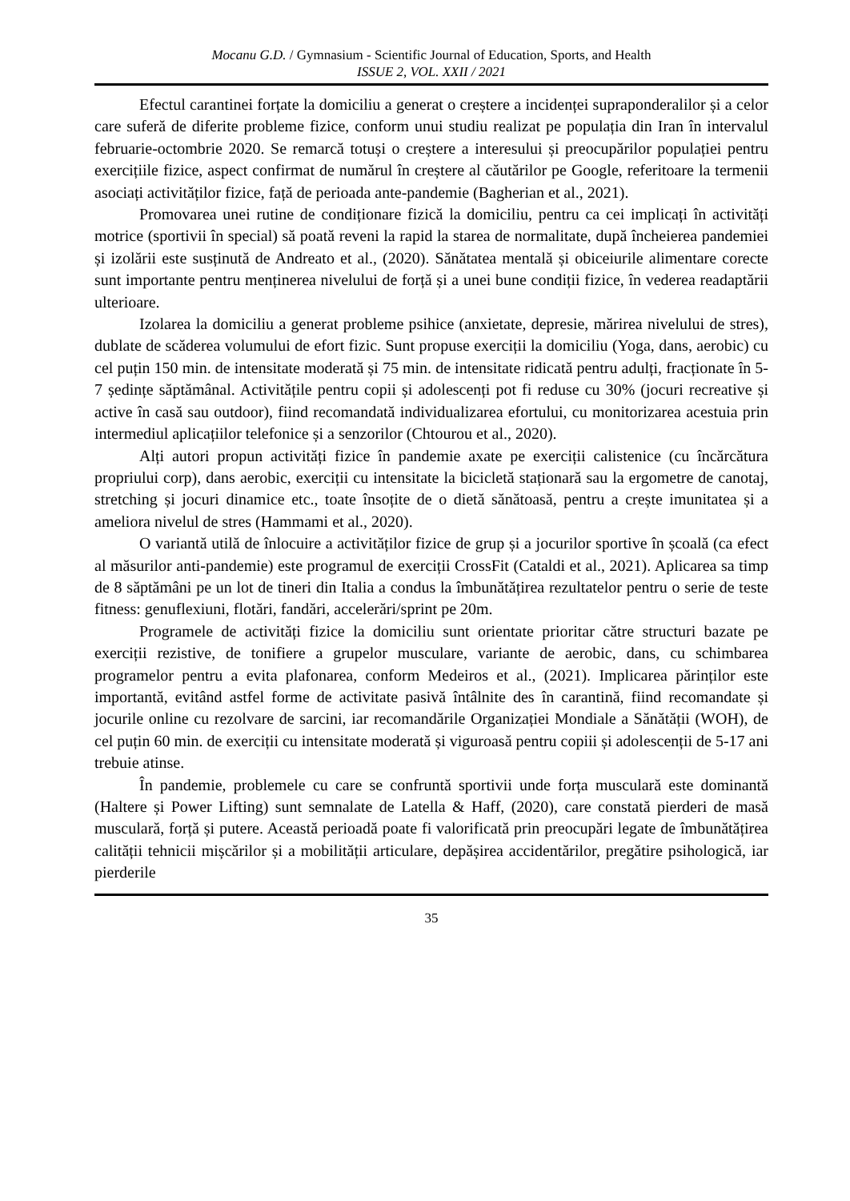Mocanu G.D. / Gymnasium - Scientific Journal of Education, Sports, and Health
ISSUE 2, VOL. XXII / 2021
Efectul carantinei forțate la domiciliu a generat o creștere a incidenței supraponderalilor și a celor care suferă de diferite probleme fizice, conform unui studiu realizat pe populația din Iran în intervalul februarie-octombrie 2020. Se remarcă totuși o creștere a interesului și preocupărilor populației pentru exercițiile fizice, aspect confirmat de numărul în creștere al căutărilor pe Google, referitoare la termenii asociați activităților fizice, față de perioada ante-pandemie (Bagherian et al., 2021).
Promovarea unei rutine de condiționare fizică la domiciliu, pentru ca cei implicați în activități motrice (sportivii în special) să poată reveni la rapid la starea de normalitate, după încheierea pandemiei și izolării este susținută de Andreato et al., (2020). Sănătatea mentală și obiceiurile alimentare corecte sunt importante pentru menținerea nivelului de forță și a unei bune condiții fizice, în vederea readaptării ulterioare.
Izolarea la domiciliu a generat probleme psihice (anxietate, depresie, mărirea nivelului de stres), dublate de scăderea volumului de efort fizic. Sunt propuse exerciții la domiciliu (Yoga, dans, aerobic) cu cel puțin 150 min. de intensitate moderată și 75 min. de intensitate ridicată pentru adulți, fracționate în 5-7 ședințe săptămânal. Activitățile pentru copii și adolescenți pot fi reduse cu 30% (jocuri recreative și active în casă sau outdoor), fiind recomandată individualizarea efortului, cu monitorizarea acestuia prin intermediul aplicațiilor telefonice și a senzorilor (Chtourou et al., 2020).
Alți autori propun activități fizice în pandemie axate pe exerciții calistenice (cu încărcătura propriului corp), dans aerobic, exerciții cu intensitate la bicicletă staționară sau la ergometre de canotaj, stretching și jocuri dinamice etc., toate însoțite de o dietă sănătoasă, pentru a crește imunitatea și a ameliora nivelul de stres (Hammami et al., 2020).
O variantă utilă de înlocuire a activităților fizice de grup și a jocurilor sportive în școală (ca efect al măsurilor anti-pandemie) este programul de exerciții CrossFit (Cataldi et al., 2021). Aplicarea sa timp de 8 săptămâni pe un lot de tineri din Italia a condus la îmbunătățirea rezultatelor pentru o serie de teste fitness: genuflexiuni, flotări, fandări, accelerări/sprint pe 20m.
Programele de activități fizice la domiciliu sunt orientate prioritar către structuri bazate pe exerciții rezistive, de tonifiere a grupelor musculare, variante de aerobic, dans, cu schimbarea programelor pentru a evita plafonarea, conform Medeiros et al., (2021). Implicarea părinților este importantă, evitând astfel forme de activitate pasivă întâlnite des în carantină, fiind recomandate și jocurile online cu rezolvare de sarcini, iar recomandările Organizației Mondiale a Sănătății (WOH), de cel puțin 60 min. de exerciții cu intensitate moderată și viguroasă pentru copiii și adolescenții de 5-17 ani trebuie atinse.
În pandemie, problemele cu care se confruntă sportivii unde forța musculară este dominantă (Haltere și Power Lifting) sunt semnalate de Latella & Haff, (2020), care constată pierderi de masă musculară, forță și putere. Această perioadă poate fi valorificată prin preocupări legate de îmbunătățirea calității tehnicii mișcărilor și a mobilității articulare, depășirea accidentărilor, pregătire psihologică, iar pierderile
35